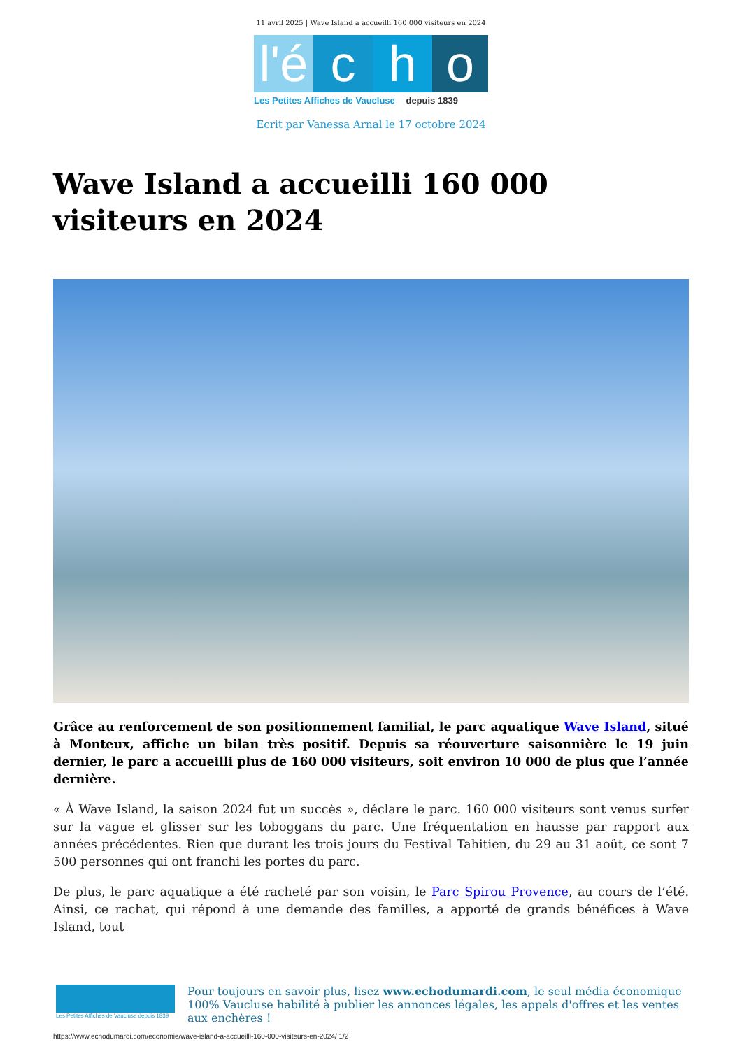11 avril 2025 | Wave Island a accueilli 160 000 visiteurs en 2024
l'é
c
h
o
Les Petites Affiches de Vaucluse depuis 1839
Ecrit par Vanessa Arnal le 17 octobre 2024
Wave Island a accueilli 160 000 visiteurs en 2024
Grâce au renforcement de son positionnement familial, le parc aquatique Wave Island, situé à Monteux, affiche un bilan très positif. Depuis sa réouverture saisonnière le 19 juin dernier, le parc a accueilli plus de 160 000 visiteurs, soit environ 10 000 de plus que l’année dernière.
« À Wave Island, la saison 2024 fut un succès », déclare le parc. 160 000 visiteurs sont venus surfer sur la vague et glisser sur les toboggans du parc. Une fréquentation en hausse par rapport aux années précédentes. Rien que durant les trois jours du Festival Tahitien, du 29 au 31 août, ce sont 7 500 personnes qui ont franchi les portes du parc.
De plus, le parc aquatique a été racheté par son voisin, le Parc Spirou Provence, au cours de l’été. Ainsi, ce rachat, qui répond à une demande des familles, a apporté de grands bénéfices à Wave Island, tout
Les Petites Affiches de Vaucluse depuis 1839
Pour toujours en savoir plus, lisez www.echodumardi.com, le seul média économique 100% Vaucluse habilité à publier les annonces légales, les appels d'offres et les ventes aux enchères !
https://www.echodumardi.com/economie/wave-island-a-accueilli-160-000-visiteurs-en-2024/ 1/2